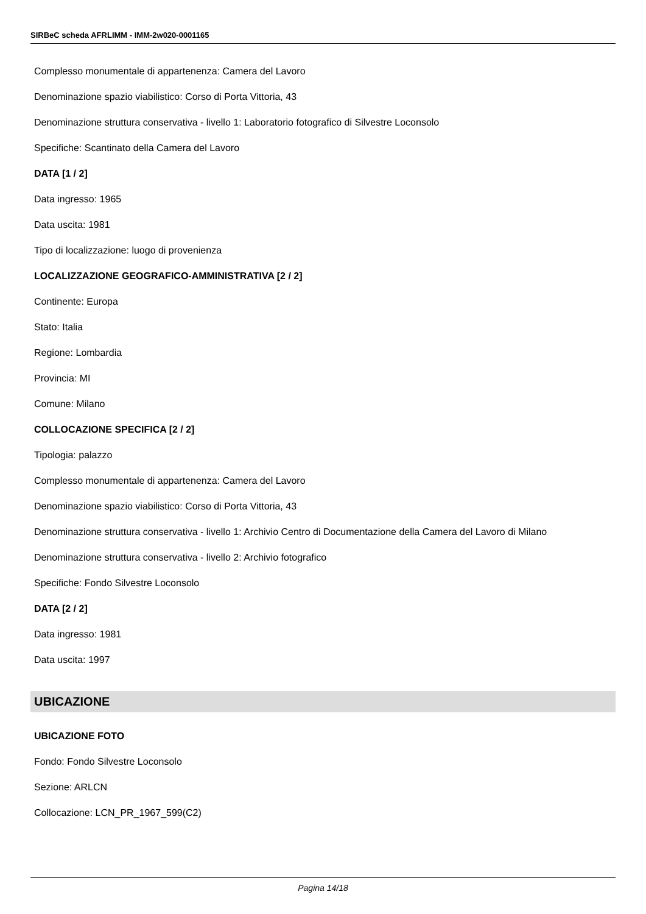SIRBeC scheda AFRLIMM - IMM-2w020-0001165
Complesso monumentale di appartenenza: Camera del Lavoro
Denominazione spazio viabilistico: Corso di Porta Vittoria, 43
Denominazione struttura conservativa - livello 1: Laboratorio fotografico di Silvestre Loconsolo
Specifiche: Scantinato della Camera del Lavoro
DATA [1 / 2]
Data ingresso: 1965
Data uscita: 1981
Tipo di localizzazione: luogo di provenienza
LOCALIZZAZIONE GEOGRAFICO-AMMINISTRATIVA [2 / 2]
Continente: Europa
Stato: Italia
Regione: Lombardia
Provincia: MI
Comune: Milano
COLLOCAZIONE SPECIFICA [2 / 2]
Tipologia: palazzo
Complesso monumentale di appartenenza: Camera del Lavoro
Denominazione spazio viabilistico: Corso di Porta Vittoria, 43
Denominazione struttura conservativa - livello 1: Archivio Centro di Documentazione della Camera del Lavoro di Milano
Denominazione struttura conservativa - livello 2: Archivio fotografico
Specifiche: Fondo Silvestre Loconsolo
DATA [2 / 2]
Data ingresso: 1981
Data uscita: 1997
UBICAZIONE
UBICAZIONE FOTO
Fondo: Fondo Silvestre Loconsolo
Sezione: ARLCN
Collocazione: LCN_PR_1967_599(C2)
Pagina 14/18